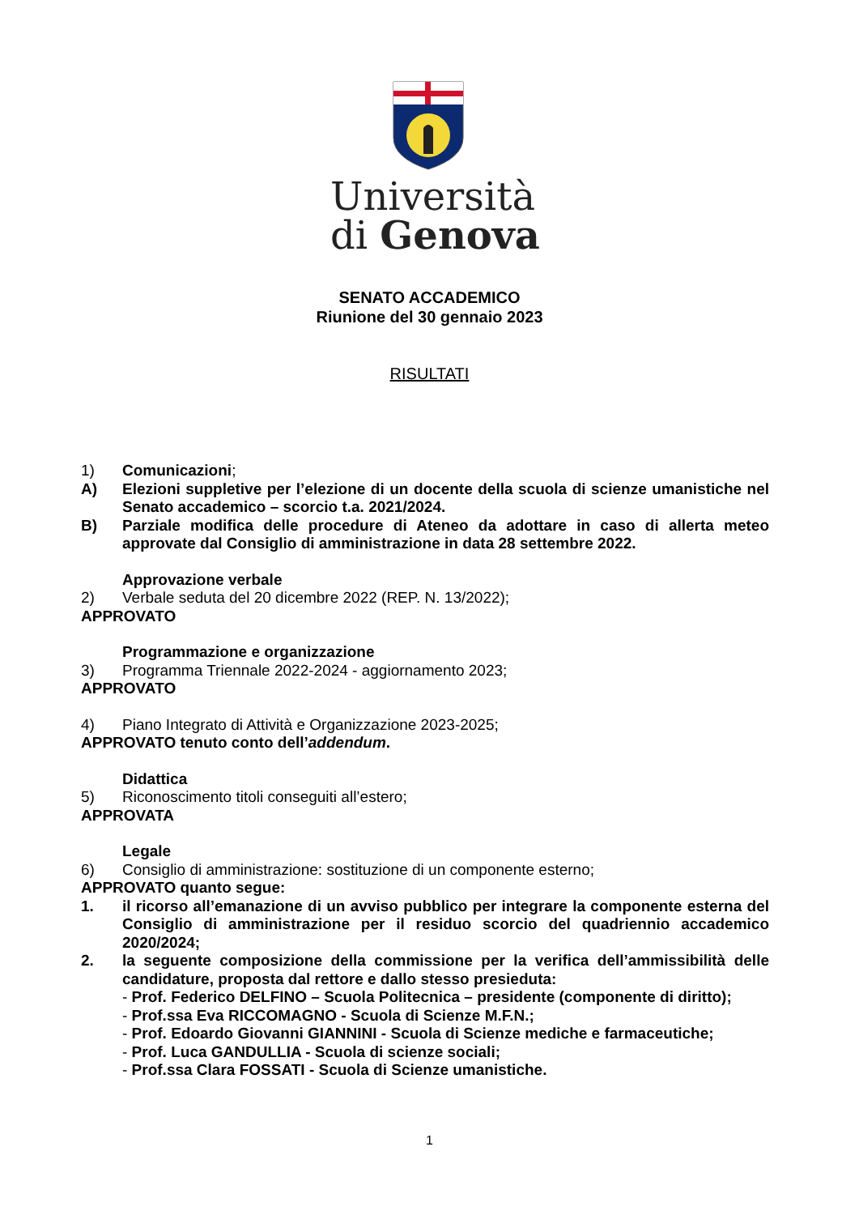Università
di Genova
SENATO ACCADEMICO
Riunione del 30 gennaio 2023
RISULTATI
1) Comunicazioni;
A) Elezioni suppletive per l’elezione di un docente della scuola di scienze umanistiche nel Senato accademico – scorcio t.a. 2021/2024.
B) Parziale modifica delle procedure di Ateneo da adottare in caso di allerta meteo approvate dal Consiglio di amministrazione in data 28 settembre 2022.
Approvazione verbale
2) Verbale seduta del 20 dicembre 2022 (REP. N. 13/2022);
APPROVATO
Programmazione e organizzazione
3) Programma Triennale 2022-2024 - aggiornamento 2023;
APPROVATO
4) Piano Integrato di Attività e Organizzazione 2023-2025;
APPROVATO tenuto conto dell’addendum.
Didattica
5) Riconoscimento titoli conseguiti all’estero;
APPROVATA
Legale
6) Consiglio di amministrazione: sostituzione di un componente esterno;
APPROVATO quanto segue:
1. il ricorso all’emanazione di un avviso pubblico per integrare la componente esterna del Consiglio di amministrazione per il residuo scorcio del quadriennio accademico 2020/2024;
2. la seguente composizione della commissione per la verifica dell’ammissibilità delle candidature, proposta dal rettore e dallo stesso presieduta:
- Prof. Federico DELFINO – Scuola Politecnica – presidente (componente di diritto);
- Prof.ssa Eva RICCOMAGNO - Scuola di Scienze M.F.N.;
- Prof. Edoardo Giovanni GIANNINI - Scuola di Scienze mediche e farmaceutiche;
- Prof. Luca GANDULLIA - Scuola di scienze sociali;
- Prof.ssa Clara FOSSATI - Scuola di Scienze umanistiche.
1